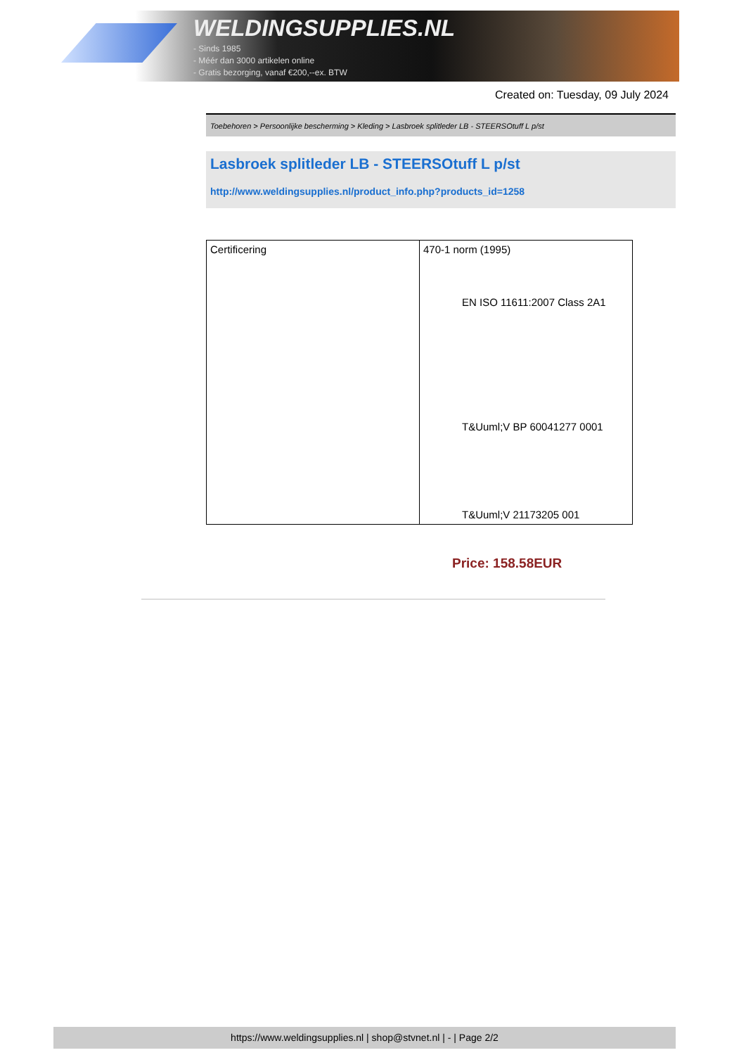WELDINGSUPPLIES.NL
- Sinds 1985
- Méér dan 3000 artikelen online
- Gratis bezorging, vanaf €200,--ex. BTW
Created on: Tuesday, 09 July 2024
Toebehoren > Persoonlijke bescherming > Kleding > Lasbroek splitleder LB - STEERSOtuff L p/st
Lasbroek splitleder LB - STEERSOtuff L p/st
http://www.weldingsupplies.nl/product_info.php?products_id=1258
| Certificering | 470-1 norm (1995) EN ISO 11611:2007 Class 2A1 T&Uuml;V BP 60041277 0001 T&Uuml;V 21173205 001 |
Price: 158.58EUR
https://www.weldingsupplies.nl | shop@stvnet.nl | - | Page 2/2